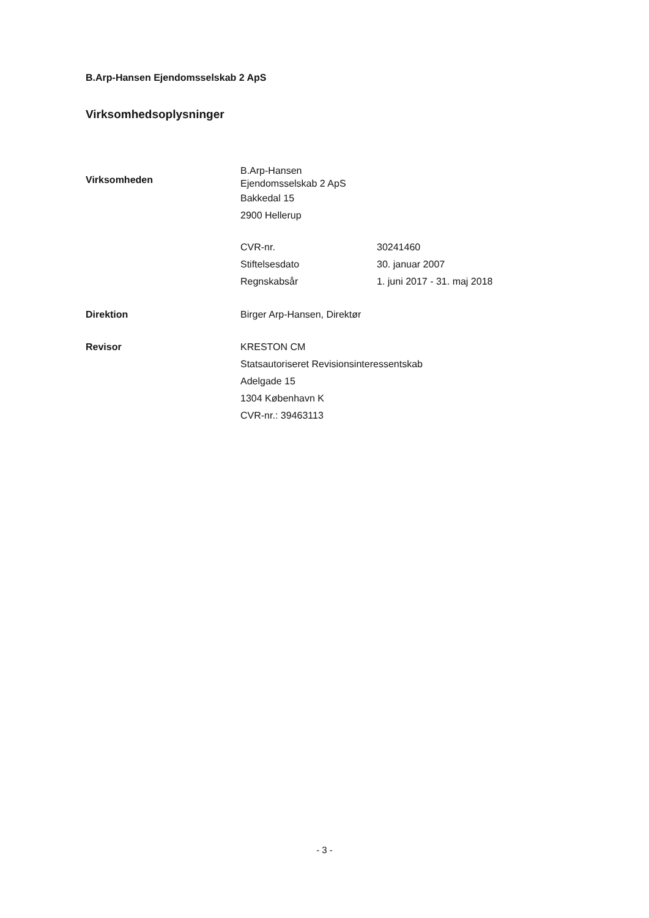B.Arp-Hansen Ejendomsselskab 2 ApS
Virksomhedsoplysninger
| Virksomheden | B.Arp-Hansen Ejendomsselskab 2 ApS | |
| | Bakkedal 15 | |
| | 2900 Hellerup | |
| | CVR-nr. | 30241460 |
| | Stiftelsesdato | 30. januar 2007 |
| | Regnskabsår | 1. juni 2017 - 31. maj 2018 |
| Direktion | Birger Arp-Hansen, Direktør | |
| Revisor | KRESTON CM | |
| | Statsautoriseret Revisionsinteressentskab | |
| | Adelgade 15 | |
| | 1304 København K | |
| | CVR-nr.: 39463113 | |
- 3 -